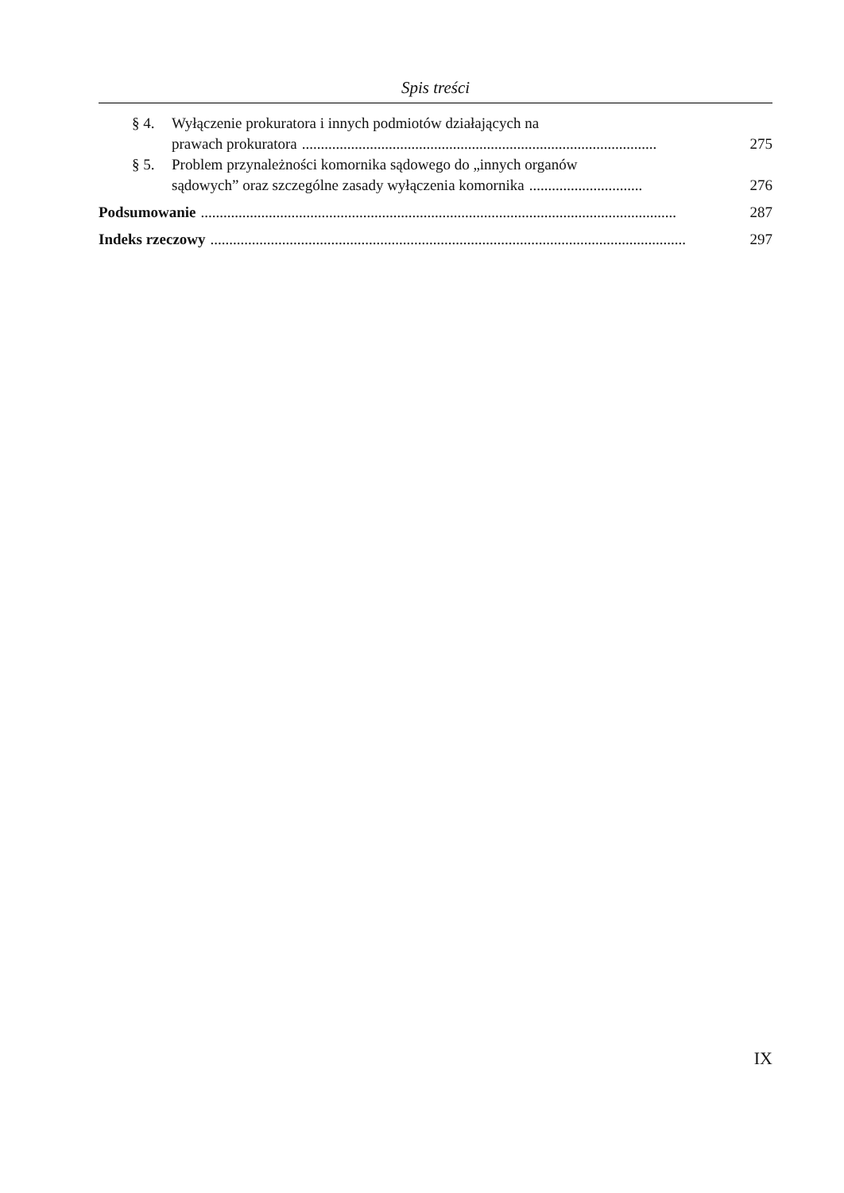Spis treści
§ 4. Wyłączenie prokuratora i innych podmiotów działających na
prawach prokuratora..............................................................................................
275
§ 5. Problem przynależności komornika sądowego do „innych organów
sądowych” oraz szczególne zasady wyłączenia komornika..............................
276
Podsumowanie..............................................................................................................................
287
Indeks rzeczowy..............................................................................................................................
297
IX